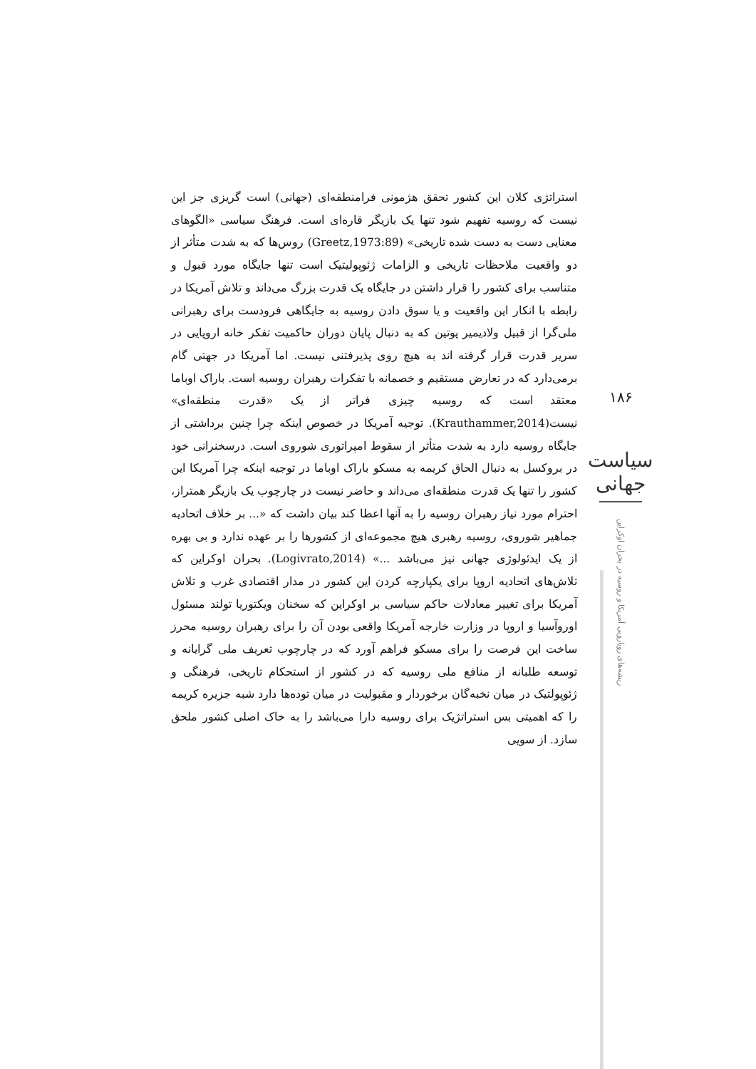۱۸۶
سیاست جهانی
ریشه‌های رویارویی آمریکا و روسیه در بحران اوکراین
استراتژی کلان این کشور تحقق هژمونی فرامنطقه‌ای (جهانی) است گریزی جز این نیست که روسیه تفهیم شود تنها یک بازیگر قاره‌ای است. فرهنگ سیاسی «الگوهای معنایی دست به دست شده تاریخی» (Greetz,1973:89) روس‌ها که به شدت متأثر از دو واقعیت ملاحظات تاریخی و الزامات ژئوپولیتیک است تنها جایگاه مورد قبول و متناسب برای کشور را قرار داشتن در جایگاه یک قدرت بزرگ می‌داند و تلاش آمریکا در رابطه با انکار این واقعیت و یا سوق دادن روسیه به جایگاهی فرودست برای رهبرانی ملی‌گرا از قبیل ولادیمیر پوتین که به دنبال پایان دوران حاکمیت تفکر خانه اروپایی در سریر قدرت قرار گرفته اند به هیچ روی پذیرفتنی نیست. اما آمریکا در جهتی گام برمی‌دارد که در تعارض مستقیم و خصمانه با تفکرات رهبران روسیه است. باراک اوباما معتقد است که روسیه چیزی فراتر از یک «قدرت منطقه‌ای» نیست(Krauthammer,2014). توجیه آمریکا در خصوص اینکه چرا چنین برداشتی از جایگاه روسیه دارد به شدت متأثر از سقوط امپراتوری شوروی است. درسخنرانی خود در بروکسل به دنبال الحاق کریمه به مسکو باراک اوباما در توجیه اینکه چرا آمریکا این کشور را تنها یک قدرت منطقه‌ای می‌داند و حاضر نیست در چارچوب یک بازیگر همتراز، احترام مورد نیاز رهبران روسیه را به آنها اعطا کند بیان داشت که «... بر خلاف اتحادیه جماهیر شوروی، روسیه رهبری هیچ مجموعه‌ای از کشورها را بر عهده ندارد و بی بهره از یک ایدئولوژی جهانی نیز می‌باشد ...» (Logivrato,2014). بحران اوکراین که تلاش‌های اتحادیه اروپا برای یکپارچه کردن این کشور در مدار اقتصادی غرب و تلاش آمریکا برای تغییر معادلات حاکم سیاسی بر اوکراین که سخنان ویکتوریا تولند مسئول اوروآسیا و اروپا در وزارت خارجه آمریکا واقعی بودن آن را برای رهبران روسیه محرز ساخت این فرصت را برای مسکو فراهم آورد که در چارچوب تعریف ملی گرایانه و توسعه طلبانه از منافع ملی روسیه که در کشور از استحکام تاریخی، فرهنگی و ژئوپولتیک در میان نخبه‌گان برخوردار و مقبولیت در میان توده‌ها دارد شبه جزیره کریمه را که اهمیتی بس استراتژیک برای روسیه دارا می‌باشد را به خاک اصلی کشور ملحق سازد. از سویی